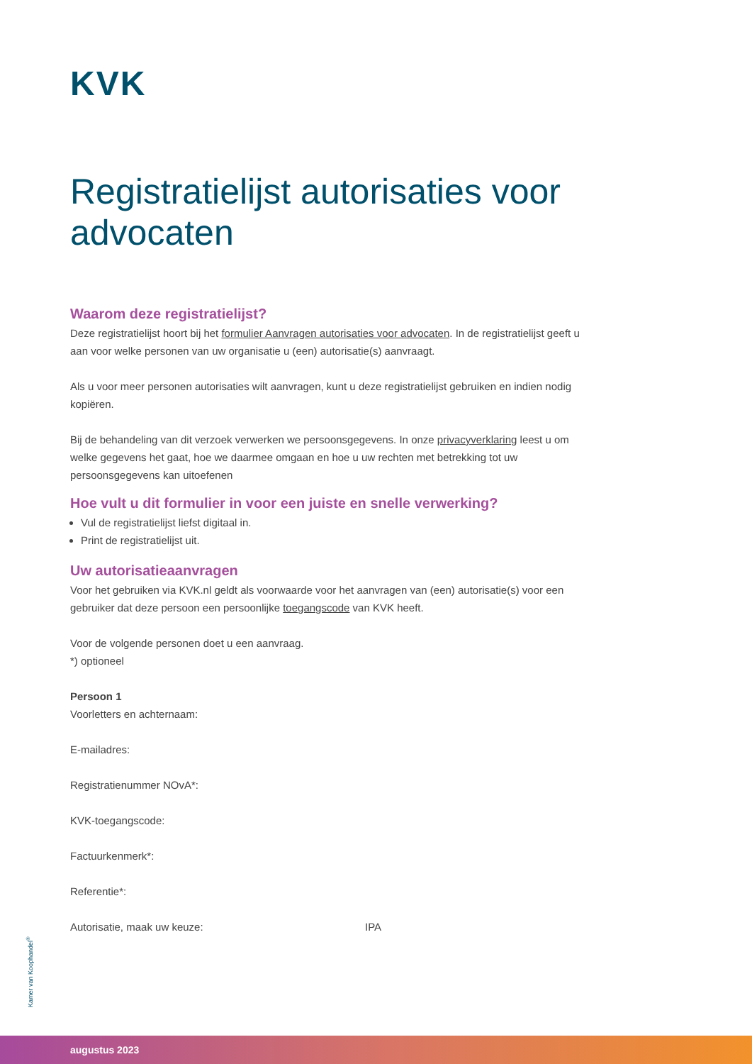KVK
Registratielijst autorisaties voor advocaten
Waarom deze registratielijst?
Deze registratielijst hoort bij het formulier Aanvragen autorisaties voor advocaten. In de registratielijst geeft u aan voor welke personen van uw organisatie u (een) autorisatie(s) aanvraagt.
Als u voor meer personen autorisaties wilt aanvragen, kunt u deze registratielijst gebruiken en indien nodig kopiëren.
Bij de behandeling van dit verzoek verwerken we persoonsgegevens. In onze privacyverklaring leest u om welke gegevens het gaat, hoe we daarmee omgaan en hoe u uw rechten met betrekking tot uw persoonsgegevens kan uitoefenen
Hoe vult u dit formulier in voor een juiste en snelle verwerking?
Vul de registratielijst liefst digitaal in.
Print de registratielijst uit.
Uw autorisatieaanvragen
Voor het gebruiken via KVK.nl geldt als voorwaarde voor het aanvragen van (een) autorisatie(s) voor een gebruiker dat deze persoon een persoonlijke toegangscode van KVK heeft.
Voor de volgende personen doet u een aanvraag.
*) optioneel
Persoon 1
Voorletters en achternaam:
E-mailadres:
Registratienummer NOvA*:
KVK-toegangscode:
Factuurkenmerk*:
Referentie*:
Autorisatie, maak uw keuze: IPA
Kamer van Koophandel<sup>®</sup>
augustus 2023